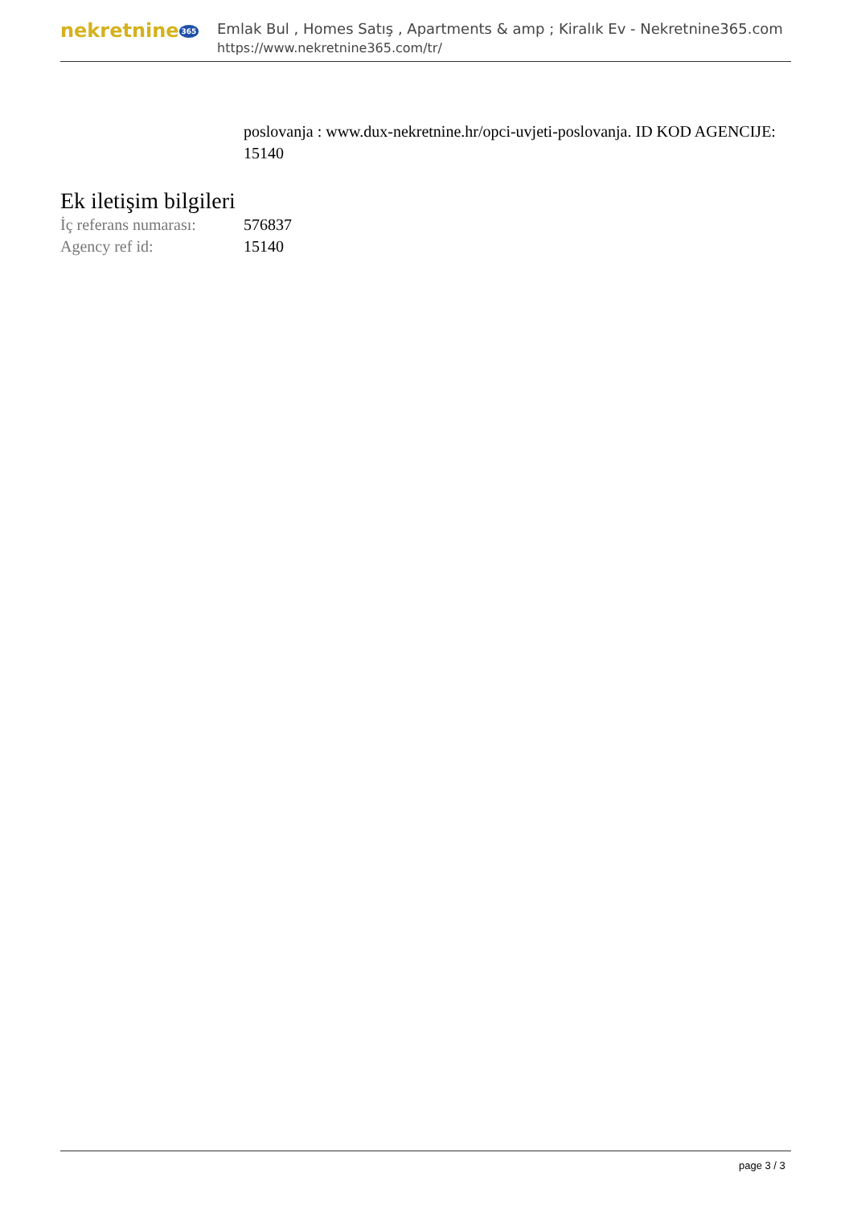nekretnine 365
Emlak Bul , Homes Satış , Apartments & amp ; Kiralık Ev - Nekretnine365.com
https://www.nekretnine365.com/tr/
poslovanja : www.dux-nekretnine.hr/opci-uvjeti-poslovanja. ID KOD AGENCIJE: 15140
Ek iletişim bilgileri
| İç referans numarası: | 576837 |
| Agency ref id: | 15140 |
page 3 / 3